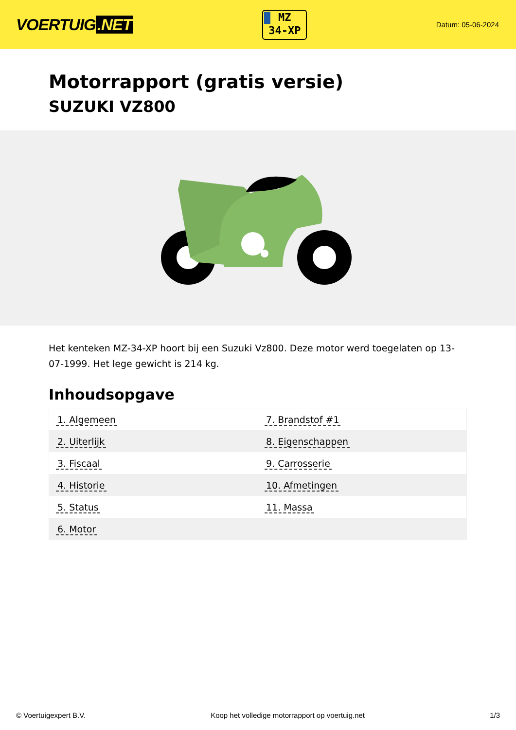VOERTUIG.NET
MZ
34-XP
Datum: 05-06-2024
Motorrapport (gratis versie)
SUZUKI VZ800
Het kenteken MZ-34-XP hoort bij een Suzuki Vz800. Deze motor werd toegelaten op 13-07-1999. Het lege gewicht is 214 kg.
Inhoudsopgave
| 1. Algemeen | 7. Brandstof #1 |
| 2. Uiterlijk | 8. Eigenschappen |
| 3. Fiscaal | 9. Carrosserie |
| 4. Historie | 10. Afmetingen |
| 5. Status | 11. Massa |
| 6. Motor | |
© Voertuigexpert B.V. Koop het volledige motorrapport op voertuig.net 1/3